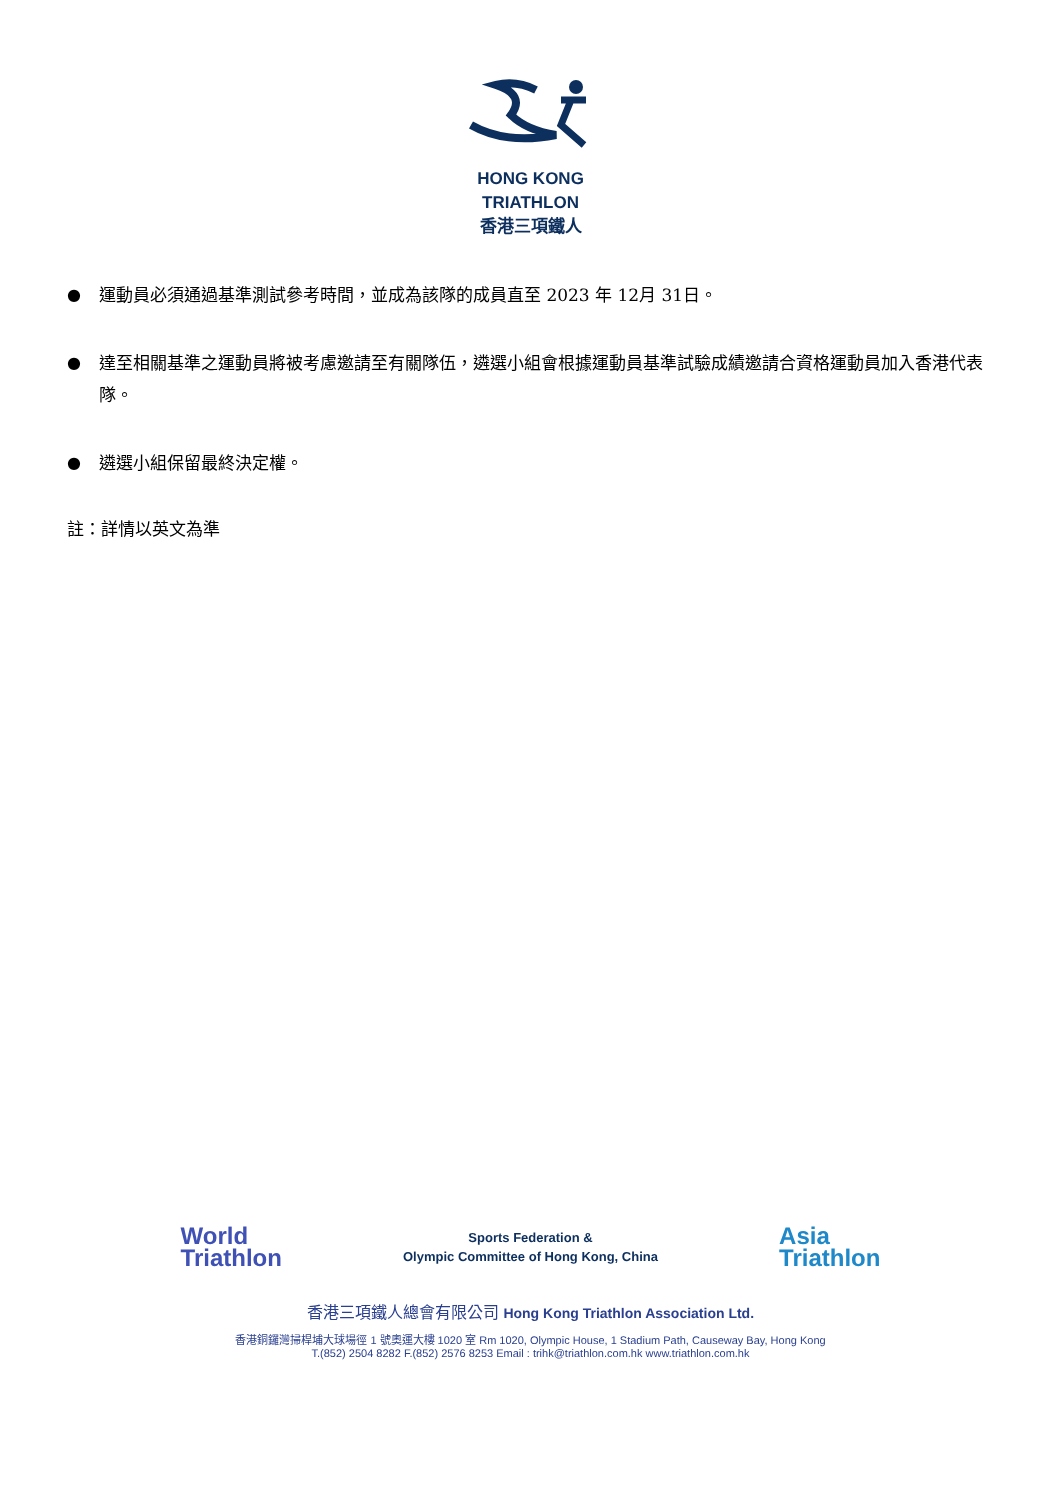HONG KONG
TRIATHLON
香港三項鐵人
● 運動員必須通過基準測試參考時間，並成為該隊的成員直至 2023 年 12月 31日。
● 達至相關基準之運動員將被考慮邀請至有關隊伍，遴選小組會根據運動員基準試驗成績邀請合資格運動員加入香港代表隊。
● 遴選小組保留最終決定權。
註：詳情以英文為準
World
Triathlon
Sports Federation &
Olympic Committee of Hong Kong, China
Asia
Triathlon
香港三項鐵人總會有限公司 Hong Kong Triathlon Association Ltd.
香港銅鑼灣掃桿埔大球場徑 1 號奧運大樓 1020 室 Rm 1020, Olympic House, 1 Stadium Path, Causeway Bay, Hong Kong
T.(852) 2504 8282 F.(852) 2576 8253 Email : trihk@triathlon.com.hk www.triathlon.com.hk